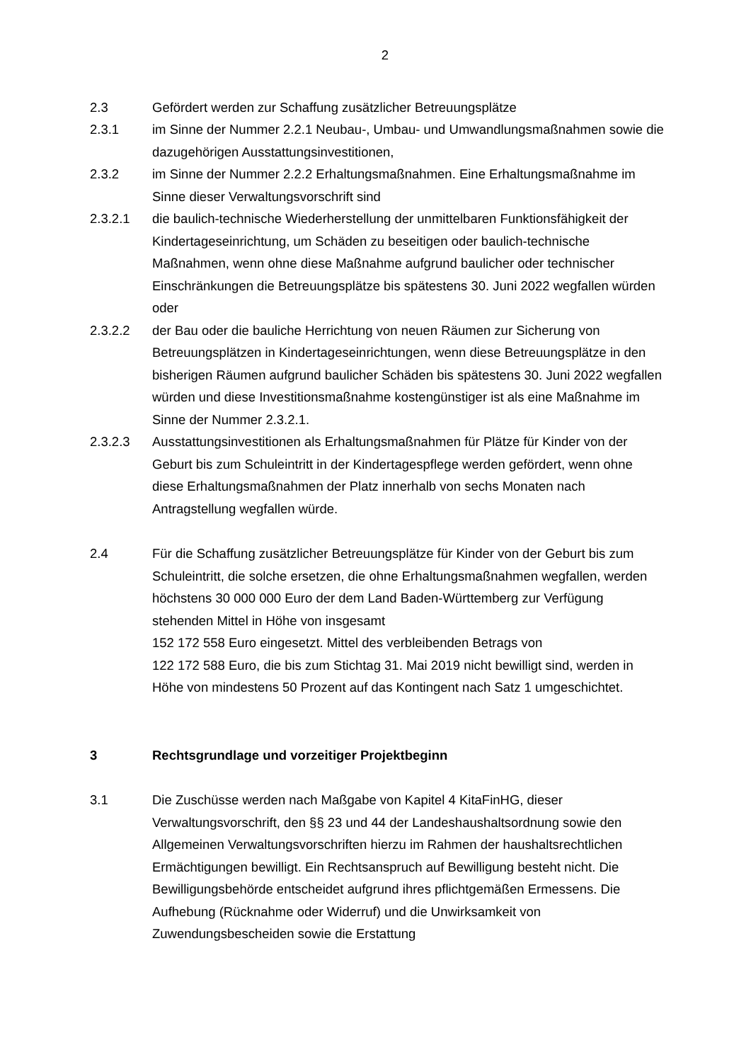2
2.3 Gefördert werden zur Schaffung zusätzlicher Betreuungsplätze
2.3.1 im Sinne der Nummer 2.2.1 Neubau-, Umbau- und Umwandlungsmaßnahmen sowie die dazugehörigen Ausstattungsinvestitionen,
2.3.2 im Sinne der Nummer 2.2.2 Erhaltungsmaßnahmen. Eine Erhaltungsmaßnahme im Sinne dieser Verwaltungsvorschrift sind
2.3.2.1 die baulich-technische Wiederherstellung der unmittelbaren Funktionsfähigkeit der Kindertageseinrichtung, um Schäden zu beseitigen oder baulich-technische Maßnahmen, wenn ohne diese Maßnahme aufgrund baulicher oder technischer Einschränkungen die Betreuungsplätze bis spätestens 30. Juni 2022 wegfallen würden oder
2.3.2.2 der Bau oder die bauliche Herrichtung von neuen Räumen zur Sicherung von Betreuungsplätzen in Kindertageseinrichtungen, wenn diese Betreuungsplätze in den bisherigen Räumen aufgrund baulicher Schäden bis spätestens 30. Juni 2022 wegfallen würden und diese Investitionsmaßnahme kostengünstiger ist als eine Maßnahme im Sinne der Nummer 2.3.2.1.
2.3.2.3 Ausstattungsinvestitionen als Erhaltungsmaßnahmen für Plätze für Kinder von der Geburt bis zum Schuleintritt in der Kindertagespflege werden gefördert, wenn ohne diese Erhaltungsmaßnahmen der Platz innerhalb von sechs Monaten nach Antragstellung wegfallen würde.
2.4 Für die Schaffung zusätzlicher Betreuungsplätze für Kinder von der Geburt bis zum Schuleintritt, die solche ersetzen, die ohne Erhaltungsmaßnahmen wegfallen, werden höchstens 30 000 000 Euro der dem Land Baden-Württemberg zur Verfügung stehenden Mittel in Höhe von insgesamt
152 172 558 Euro eingesetzt. Mittel des verbleibenden Betrags von
122 172 588 Euro, die bis zum Stichtag 31. Mai 2019 nicht bewilligt sind, werden in Höhe von mindestens 50 Prozent auf das Kontingent nach Satz 1 umgeschichtet.
3 Rechtsgrundlage und vorzeitiger Projektbeginn
3.1 Die Zuschüsse werden nach Maßgabe von Kapitel 4 KitaFinHG, dieser Verwaltungsvorschrift, den §§ 23 und 44 der Landeshaushaltsordnung sowie den Allgemeinen Verwaltungsvorschriften hierzu im Rahmen der haushaltsrechtlichen Ermächtigungen bewilligt. Ein Rechtsanspruch auf Bewilligung besteht nicht. Die Bewilligungsbehörde entscheidet aufgrund ihres pflichtgemäßen Ermessens. Die Aufhebung (Rücknahme oder Widerruf) und die Unwirksamkeit von Zuwendungsbescheiden sowie die Erstattung